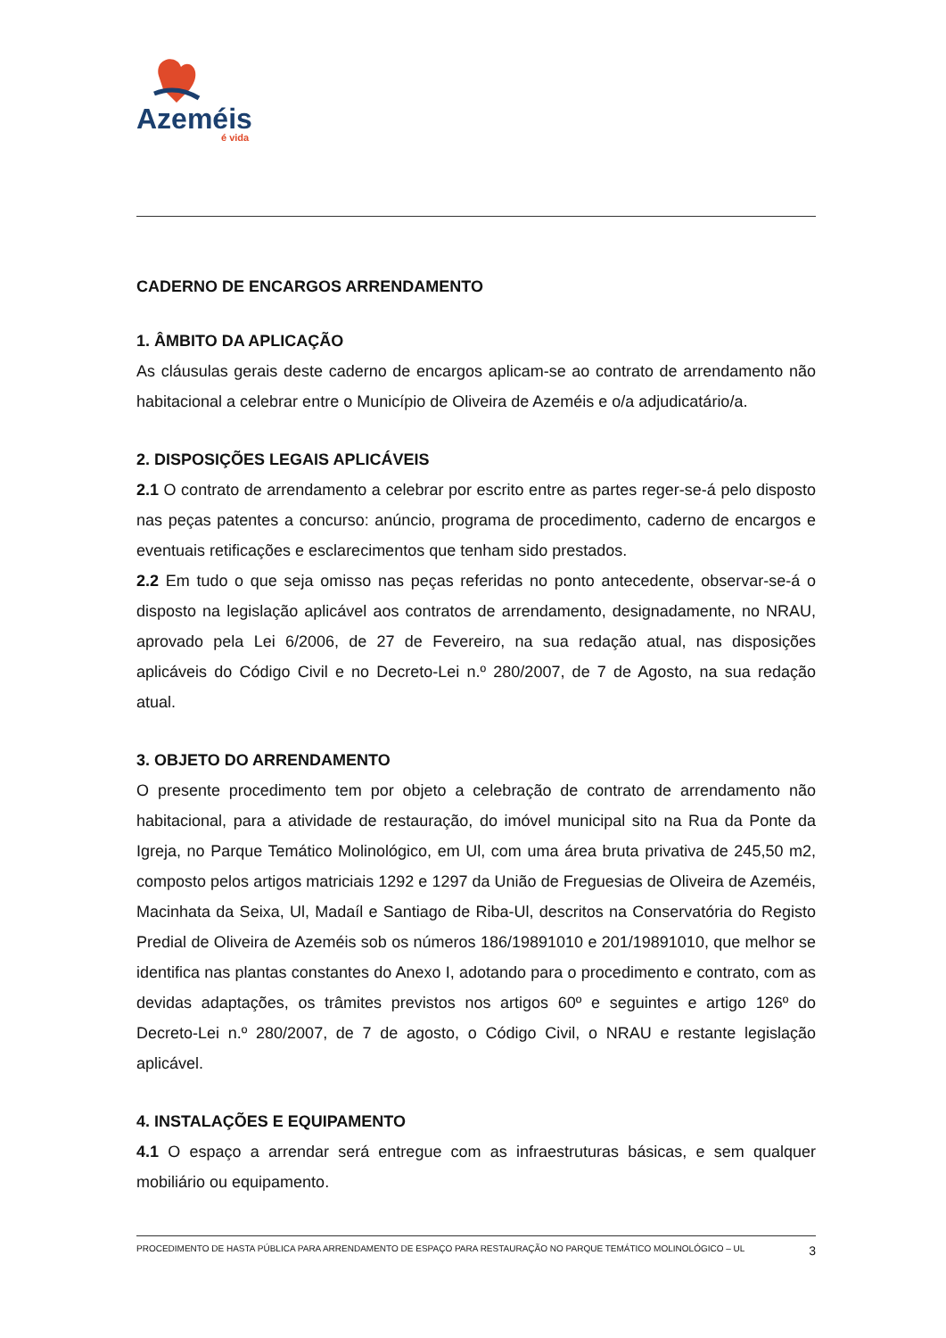Azeméis
é vida
CADERNO DE ENCARGOS ARRENDAMENTO
1. ÂMBITO DA APLICAÇÃO
As cláusulas gerais deste caderno de encargos aplicam-se ao contrato de arrendamento não habitacional a celebrar entre o Município de Oliveira de Azeméis e o/a adjudicatário/a.
2. DISPOSIÇÕES LEGAIS APLICÁVEIS
2.1 O contrato de arrendamento a celebrar por escrito entre as partes reger-se-á pelo disposto nas peças patentes a concurso: anúncio, programa de procedimento, caderno de encargos e eventuais retificações e esclarecimentos que tenham sido prestados.
2.2 Em tudo o que seja omisso nas peças referidas no ponto antecedente, observar-se-á o disposto na legislação aplicável aos contratos de arrendamento, designadamente, no NRAU, aprovado pela Lei 6/2006, de 27 de Fevereiro, na sua redação atual, nas disposições aplicáveis do Código Civil e no Decreto-Lei n.º 280/2007, de 7 de Agosto, na sua redação atual.
3. OBJETO DO ARRENDAMENTO
O presente procedimento tem por objeto a celebração de contrato de arrendamento não habitacional, para a atividade de restauração, do imóvel municipal sito na Rua da Ponte da Igreja, no Parque Temático Molinológico, em Ul, com uma área bruta privativa de 245,50 m2, composto pelos artigos matriciais 1292 e 1297 da União de Freguesias de Oliveira de Azeméis, Macinhata da Seixa, Ul, Madaíl e Santiago de Riba-Ul, descritos na Conservatória do Registo Predial de Oliveira de Azeméis sob os números 186/19891010 e 201/19891010, que melhor se identifica nas plantas constantes do Anexo I, adotando para o procedimento e contrato, com as devidas adaptações, os trâmites previstos nos artigos 60º e seguintes e artigo 126º do Decreto-Lei n.º 280/2007, de 7 de agosto, o Código Civil, o NRAU e restante legislação aplicável.
4. INSTALAÇÕES E EQUIPAMENTO
4.1 O espaço a arrendar será entregue com as infraestruturas básicas, e sem qualquer mobiliário ou equipamento.
PROCEDIMENTO DE HASTA PÚBLICA PARA ARRENDAMENTO DE ESPAÇO PARA RESTAURAÇÃO NO PARQUE TEMÁTICO MOLINOLÓGICO – UL 3